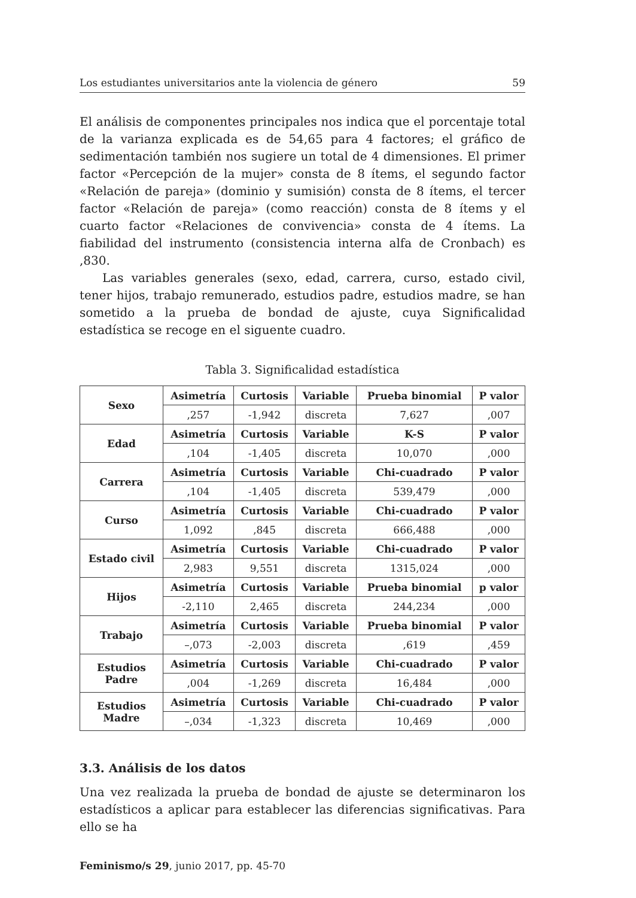Los estudiantes universitarios ante la violencia de género 59
El análisis de componentes principales nos indica que el porcentaje total de la varianza explicada es de 54,65 para 4 factores; el gráfico de sedimentación también nos sugiere un total de 4 dimensiones. El primer factor «Percepción de la mujer» consta de 8 ítems, el segundo factor «Relación de pareja» (dominio y sumisión) consta de 8 ítems, el tercer factor «Relación de pareja» (como reacción) consta de 8 ítems y el cuarto factor «Relaciones de convivencia» consta de 4 ítems. La fiabilidad del instrumento (consistencia interna alfa de Cronbach) es ,830.
Las variables generales (sexo, edad, carrera, curso, estado civil, tener hijos, trabajo remunerado, estudios padre, estudios madre, se han sometido a la prueba de bondad de ajuste, cuya Significalidad estadística se recoge en el siguente cuadro.
Tabla 3. Significalidad estadística
| Sexo | Asimetría | Curtosis | Variable | Prueba binomial | P valor |
| --- | --- | --- | --- | --- | --- |
| | ,257 | -1,942 | discreta | 7,627 | ,007 |
| Edad | Asimetría | Curtosis | Variable | K-S | P valor |
| | ,104 | -1,405 | discreta | 10,070 | ,000 |
| Carrera | Asimetría | Curtosis | Variable | Chi-cuadrado | P valor |
| | ,104 | -1,405 | discreta | 539,479 | ,000 |
| Curso | Asimetría | Curtosis | Variable | Chi-cuadrado | P valor |
| | 1,092 | ,845 | discreta | 666,488 | ,000 |
| Estado civil | Asimetría | Curtosis | Variable | Chi-cuadrado | P valor |
| | 2,983 | 9,551 | discreta | 1315,024 | ,000 |
| Hijos | Asimetría | Curtosis | Variable | Prueba binomial | p valor |
| | -2,110 | 2,465 | discreta | 244,234 | ,000 |
| Trabajo | Asimetría | Curtosis | Variable | Prueba binomial | P valor |
| | –,073 | -2,003 | discreta | ,619 | ,459 |
| Estudios Padre | Asimetría | Curtosis | Variable | Chi-cuadrado | P valor |
| | ,004 | -1,269 | discreta | 16,484 | ,000 |
| Estudios Madre | Asimetría | Curtosis | Variable | Chi-cuadrado | P valor |
| | –,034 | -1,323 | discreta | 10,469 | ,000 |
3.3. Análisis de los datos
Una vez realizada la prueba de bondad de ajuste se determinaron los estadísticos a aplicar para establecer las diferencias significativas. Para ello se ha
Feminismo/s 29, junio 2017, pp. 45-70